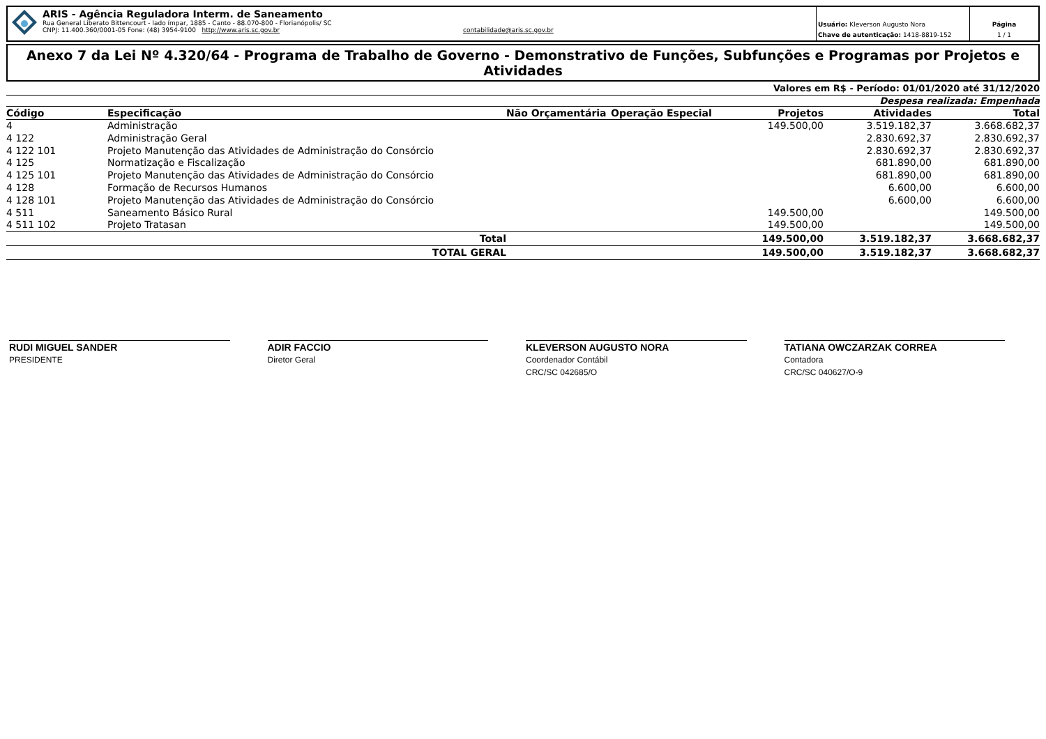ARIS - Agência Reguladora Interm. de Saneamento
Rua General Liberato Bittencourt - lado ímpar, 1885 - Canto - 88.070-800 - Florianópolis/ SC
CNPJ: 11.400.360/0001-05 Fone: (48) 3954-9100 http://www.aris.sc.gov.br contabilidade@aris.sc.gov.br
Usuário: Kleverson Augusto Nora
Chave de autenticação: 1418-8819-152
Página
1 / 1
Anexo 7 da Lei Nº 4.320/64 - Programa de Trabalho de Governo - Demonstrativo de Funções, Subfunções e Programas por Projetos e Atividades
Valores em R$ - Período: 01/01/2020 até 31/12/2020
Despesa realizada: Empenhada
| Código | Especificação | Não Orçamentária | Operação Especial | Projetos | Atividades | Total |
| --- | --- | --- | --- | --- | --- | --- |
| 4 | Administração | | | 149.500,00 | 3.519.182,37 | 3.668.682,37 |
| 4 122 | Administração Geral | | | | 2.830.692,37 | 2.830.692,37 |
| 4 122 101 | Projeto Manutenção das Atividades de Administração do Consórcio | | | | 2.830.692,37 | 2.830.692,37 |
| 4 125 | Normatização e Fiscalização | | | | 681.890,00 | 681.890,00 |
| 4 125 101 | Projeto Manutenção das Atividades de Administração do Consórcio | | | | 681.890,00 | 681.890,00 |
| 4 128 | Formação de Recursos Humanos | | | | 6.600,00 | 6.600,00 |
| 4 128 101 | Projeto Manutenção das Atividades de Administração do Consórcio | | | | 6.600,00 | 6.600,00 |
| 4 511 | Saneamento Básico Rural | | | 149.500,00 | | 149.500,00 |
| 4 511 102 | Projeto Tratasan | | | 149.500,00 | | 149.500,00 |
| | Total | | | 149.500,00 | 3.519.182,37 | 3.668.682,37 |
| | TOTAL GERAL | | | 149.500,00 | 3.519.182,37 | 3.668.682,37 |
RUDI MIGUEL SANDER
PRESIDENTE
ADIR FACCIO
Diretor Geral
KLEVERSON AUGUSTO NORA
Coordenador Contábil
CRC/SC 042685/O
TATIANA OWCZARZAK CORREA
Contadora
CRC/SC 040627/O-9